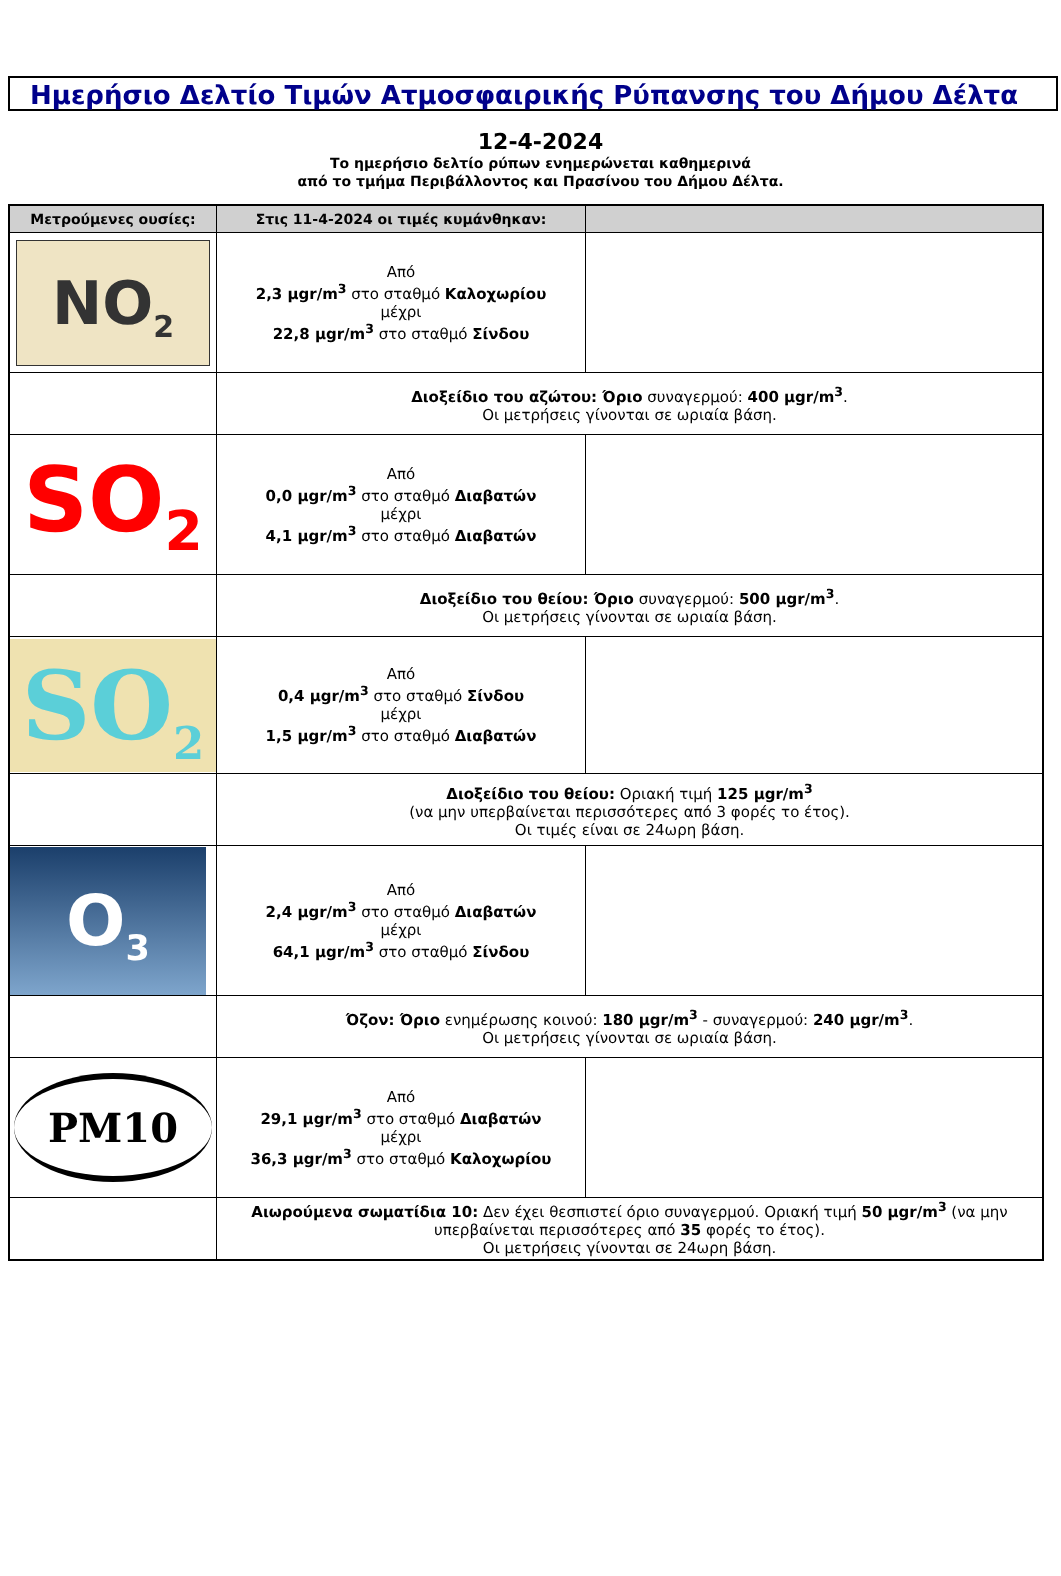Ημερήσιο Δελτίο Τιμών Ατμοσφαιρικής Ρύπανσης του Δήμου Δέλτα
12-4-2024
Το ημερήσιο δελτίο ρύπων ενημερώνεται καθημερινά
από το τμήμα Περιβάλλοντος και Πρασίνου του Δήμου Δέλτα.
| Μετρούμενες ουσίες: | Στις 11-4-2024 οι τιμές κυμάνθηκαν: | |
| --- | --- | --- |
| NO<sub>2</sub> | Από 2,3 μgr/m<sup>3</sup> στο σταθμό Καλοχωρίου μέχρι 22,8 μgr/m<sup>3</sup> στο σταθμό Σίνδου | |
| | Διοξείδιο του αζώτου: Όριο συναγερμού: 400 μgr/m<sup>3</sup> . Οι μετρήσεις γίνονται σε ωριαία βάση. | |
| SO<sub>2</sub> | Από 0,0 μgr/m<sup>3</sup> στο σταθμό Διαβατών μέχρι 4,1 μgr/m<sup>3</sup> στο σταθμό Διαβατών | |
| | Διοξείδιο του θείου: Όριο συναγερμού: 500 μgr/m<sup>3</sup> . Οι μετρήσεις γίνονται σε ωριαία βάση. | |
| SO<sub>2</sub> | Από 0,4 μgr/m<sup>3</sup> στο σταθμό Σίνδου μέχρι 1,5 μgr/m<sup>3</sup> στο σταθμό Διαβατών | |
| | Διοξείδιο του θείου: Οριακή τιμή 125 μgr/m<sup>3</sup> (να μην υπερβαίνεται περισσότερες από 3 φορές το έτος). Οι τιμές είναι σε 24ωρη βάση. | |
| O<sub>3</sub> | Από 2,4 μgr/m<sup>3</sup> στο σταθμό Διαβατών μέχρι 64,1 μgr/m<sup>3</sup> στο σταθμό Σίνδου | |
| | Όζον: Όριο ενημέρωσης κοινού: 180 μgr/m<sup>3</sup> - συναγερμού: 240 μgr/m<sup>3</sup> . Οι μετρήσεις γίνονται σε ωριαία βάση. | |
| PM10 | Από 29,1 μgr/m<sup>3</sup> στο σταθμό Διαβατών μέχρι 36,3 μgr/m<sup>3</sup> στο σταθμό Καλοχωρίου | |
| | Αιωρούμενα σωματίδια 10: Δεν έχει θεσπιστεί όριο συναγερμού. Οριακή τιμή 50 μgr/m<sup>3</sup> (να μην υπερβαίνεται περισσότερες από 35 φορές το έτος). Οι μετρήσεις γίνονται σε 24ωρη βάση. | |